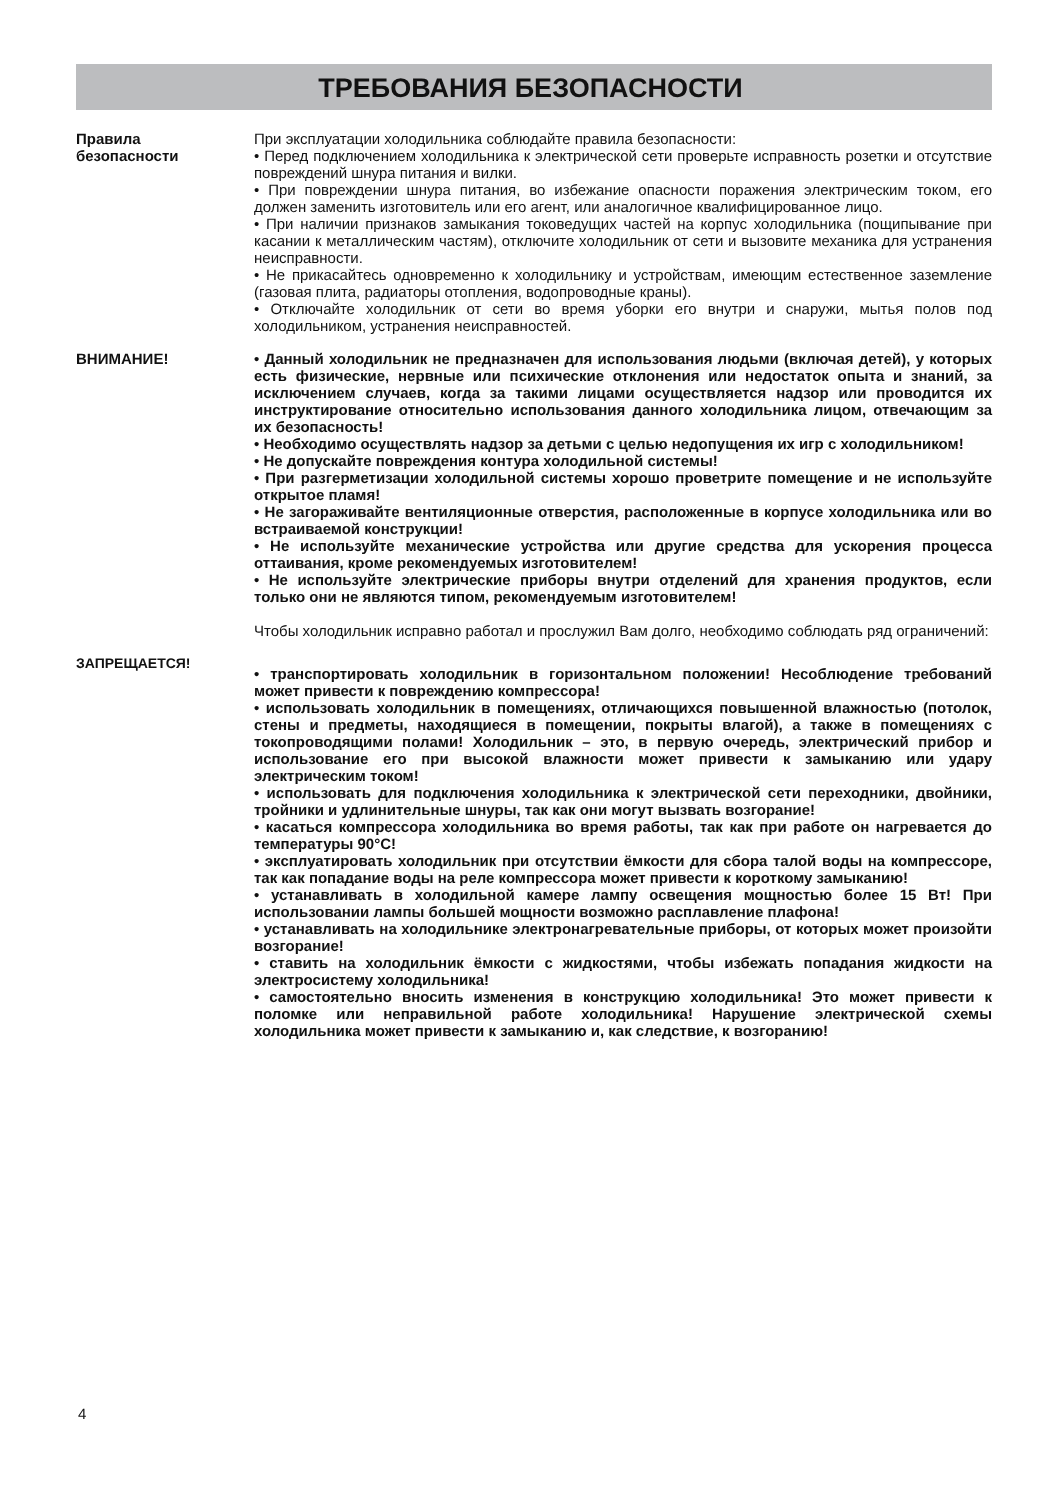ТРЕБОВАНИЯ БЕЗОПАСНОСТИ
Правила
безопасности
При эксплуатации холодильника соблюдайте правила безопасности:
• Перед подключением холодильника к электрической сети проверьте исправность розетки и отсутствие повреждений шнура питания и вилки.
• При повреждении шнура питания, во избежание опасности поражения электрическим током, его должен заменить изготовитель или его агент, или аналогичное квалифицированное лицо.
• При наличии признаков замыкания токоведущих частей на корпус холодильника (пощипывание при касании к металлическим частям), отключите холодильник от сети и вызовите механика для устранения неисправности.
• Не прикасайтесь одновременно к холодильнику и устройствам, имеющим естественное заземление (газовая плита, радиаторы отопления, водопроводные краны).
• Отключайте холодильник от сети во время уборки его внутри и снаружи, мытья полов под холодильником, устранения неисправностей.
ВНИМАНИЕ! • Данный холодильник не предназначен для использования людьми (включая детей), у которых есть физические, нервные или психические отклонения или недостаток опыта и знаний, за исключением случаев, когда за такими лицами осуществляется надзор или проводится их инструктирование относительно использования данного холодильника лицом, отвечающим за их безопасность!
• Необходимо осуществлять надзор за детьми с целью недопущения их игр с холодильником!
• Не допускайте повреждения контура холодильной системы!
• При разгерметизации холодильной системы хорошо проветрите помещение и не используйте открытое пламя!
• Не загораживайте вентиляционные отверстия, расположенные в корпусе холодильника или во встраиваемой конструкции!
• Не используйте механические устройства или другие средства для ускорения процесса оттаивания, кроме рекомендуемых изготовителем!
• Не используйте электрические приборы внутри отделений для хранения продуктов, если только они не являются типом, рекомендуемым изготовителем!
Чтобы холодильник исправно работал и прослужил Вам долго, необходимо соблюдать ряд ограничений:
ЗАПРЕЩАЕТСЯ!
• транспортировать холодильник в горизонтальном положении! Несоблюдение требований может привести к повреждению компрессора!
• использовать холодильник в помещениях, отличающихся повышенной влажностью (потолок, стены и предметы, находящиеся в помещении, покрыты влагой), а также в помещениях с токопроводящими полами! Холодильник – это, в первую очередь, электрический прибор и использование его при высокой влажности может привести к замыканию или удару электрическим током!
• использовать для подключения холодильника к электрической сети переходники, двойники, тройники и удлинительные шнуры, так как они могут вызвать возгорание!
• касаться компрессора холодильника во время работы, так как при работе он нагревается до температуры 90°С!
• эксплуатировать холодильник при отсутствии ёмкости для сбора талой воды на компрессоре, так как попадание воды на реле компрессора может привести к короткому замыканию!
• устанавливать в холодильной камере лампу освещения мощностью более 15 Вт! При использовании лампы большей мощности возможно расплавление плафона!
• устанавливать на холодильнике электронагревательные приборы, от которых может произойти возгорание!
• ставить на холодильник ёмкости с жидкостями, чтобы избежать попадания жидкости на электросистему холодильника!
• самостоятельно вносить изменения в конструкцию холодильника! Это может привести к поломке или неправильной работе холодильника! Нарушение электрической схемы холодильника может привести к замыканию и, как следствие, к возгоранию!
4